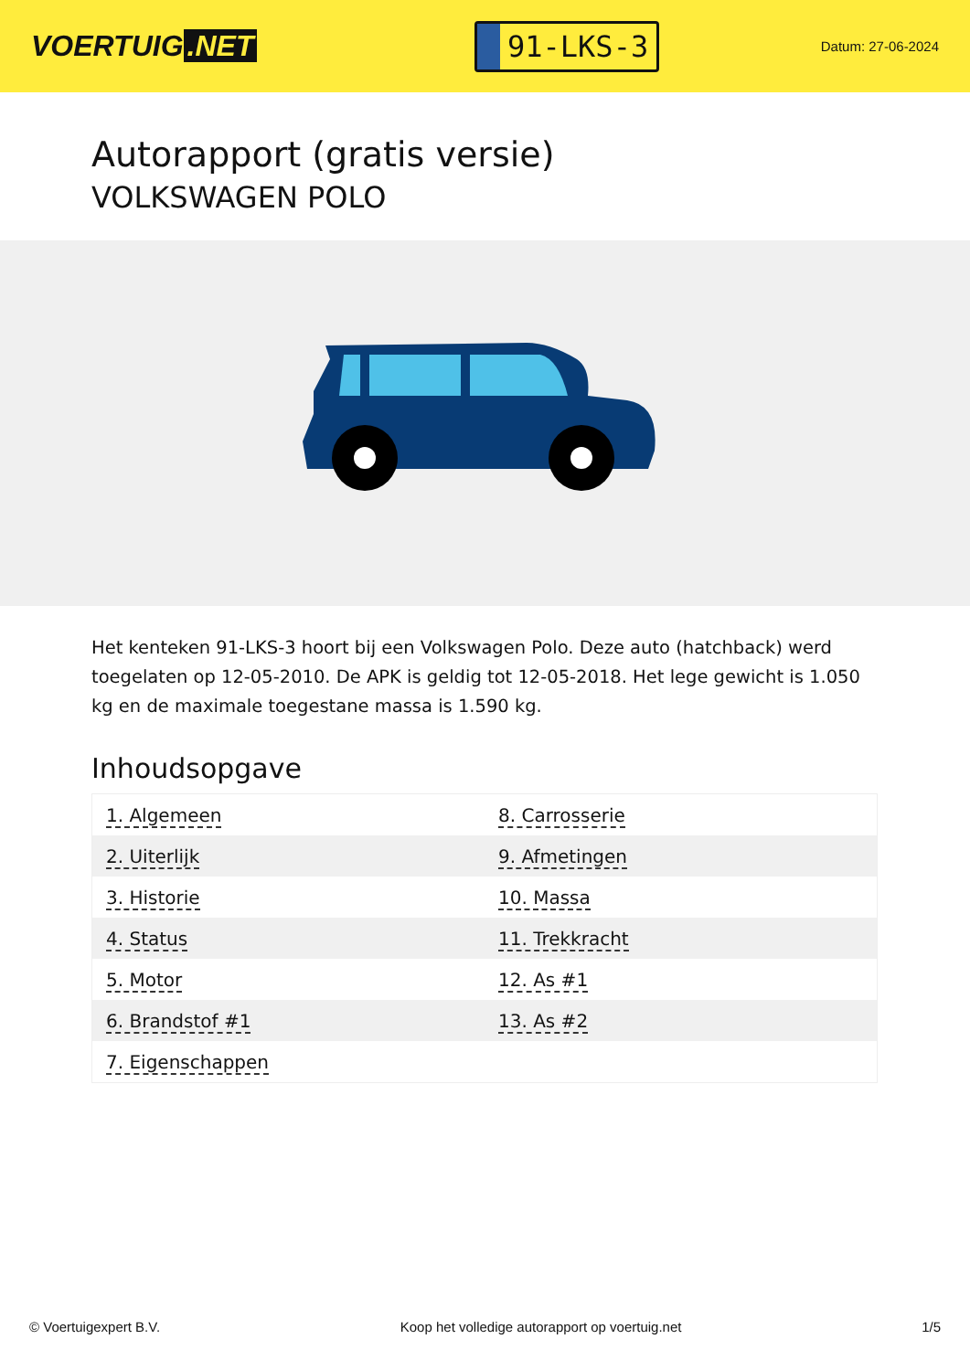VOERTUIG.NET
91-LKS-3
Datum: 27-06-2024
Autorapport (gratis versie)
VOLKSWAGEN POLO
Het kenteken 91-LKS-3 hoort bij een Volkswagen Polo. Deze auto (hatchback) werd toegelaten op 12-05-2010. De APK is geldig tot 12-05-2018. Het lege gewicht is 1.050 kg en de maximale toegestane massa is 1.590 kg.
Inhoudsopgave
| 1. Algemeen | 8. Carrosserie |
| 2. Uiterlijk | 9. Afmetingen |
| 3. Historie | 10. Massa |
| 4. Status | 11. Trekkracht |
| 5. Motor | 12. As #1 |
| 6. Brandstof #1 | 13. As #2 |
| 7. Eigenschappen | |
© Voertuigexpert B.V. Koop het volledige autorapport op voertuig.net
1/5